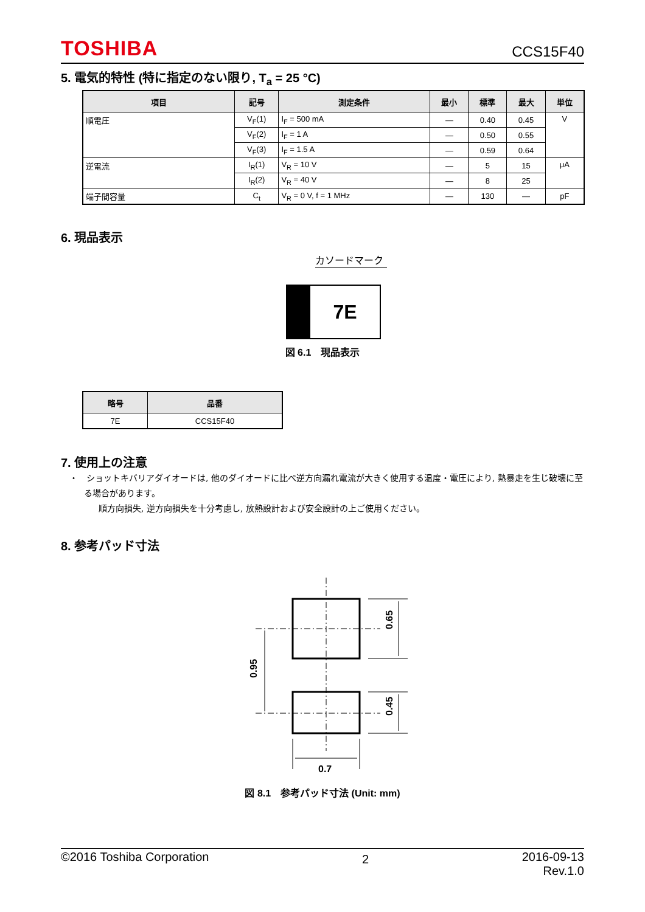TOSHIBA CCS15F40
5. 電気的特性 (特に指定のない限り, T<sub>a</sub> = 25 °C)
| 項目 | 記号 | 測定条件 | 最小 | 標準 | 最大 | 単位 |
| --- | --- | --- | --- | --- | --- | --- |
| 順電圧 | V<sub>F</sub>(1) | I<sub>F</sub> = 500 mA | — | 0.40 | 0.45 | V |
| | V<sub>F</sub>(2) | I<sub>F</sub> = 1 A | — | 0.50 | 0.55 | |
| | V<sub>F</sub>(3) | I<sub>F</sub> = 1.5 A | — | 0.59 | 0.64 | |
| 逆電流 | I<sub>R</sub>(1) | V<sub>R</sub> = 10 V | — | 5 | 15 | μA |
| | I<sub>R</sub>(2) | V<sub>R</sub> = 40 V | — | 8 | 25 | |
| 端子間容量 | C<sub>t</sub> | V<sub>R</sub> = 0 V, f = 1 MHz | — | 130 | — | pF |
6. 現品表示
カソードマーク
7E
図 6.1　現品表示
| 略号 | 品番 |
| --- | --- |
| 7E | CCS15F40 |
7. 使用上の注意
・　ショットキバリアダイオードは, 他のダイオードに比べ逆方向漏れ電流が大きく使用する温度・電圧により, 熱暴走を生じ破壊に至る場合があります。
順方向損失, 逆方向損失を十分考慮し, 放熱設計および安全設計の上ご使用ください。
8. 参考パッド寸法
0.65
0.45
0.95
0.7
図 8.1　参考パッド寸法 (Unit: mm)
©2016 Toshiba Corporation 2 2016-09-13
Rev.1.0